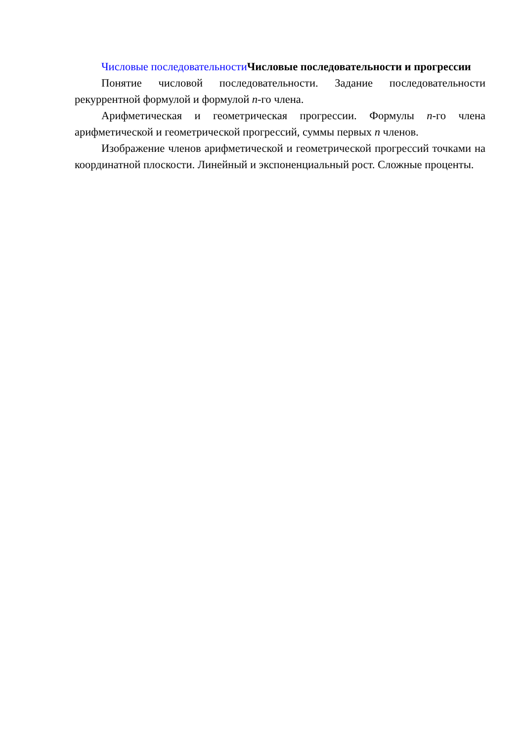Числовые последовательности Числовые последовательности и прогрессии
Понятие числовой последовательности. Задание последовательности рекуррентной формулой и формулой n-го члена.
Арифметическая и геометрическая прогрессии. Формулы n-го члена арифметической и геометрической прогрессий, суммы первых n членов.
Изображение членов арифметической и геометрической прогрессий точками на координатной плоскости. Линейный и экспоненциальный рост. Сложные проценты.